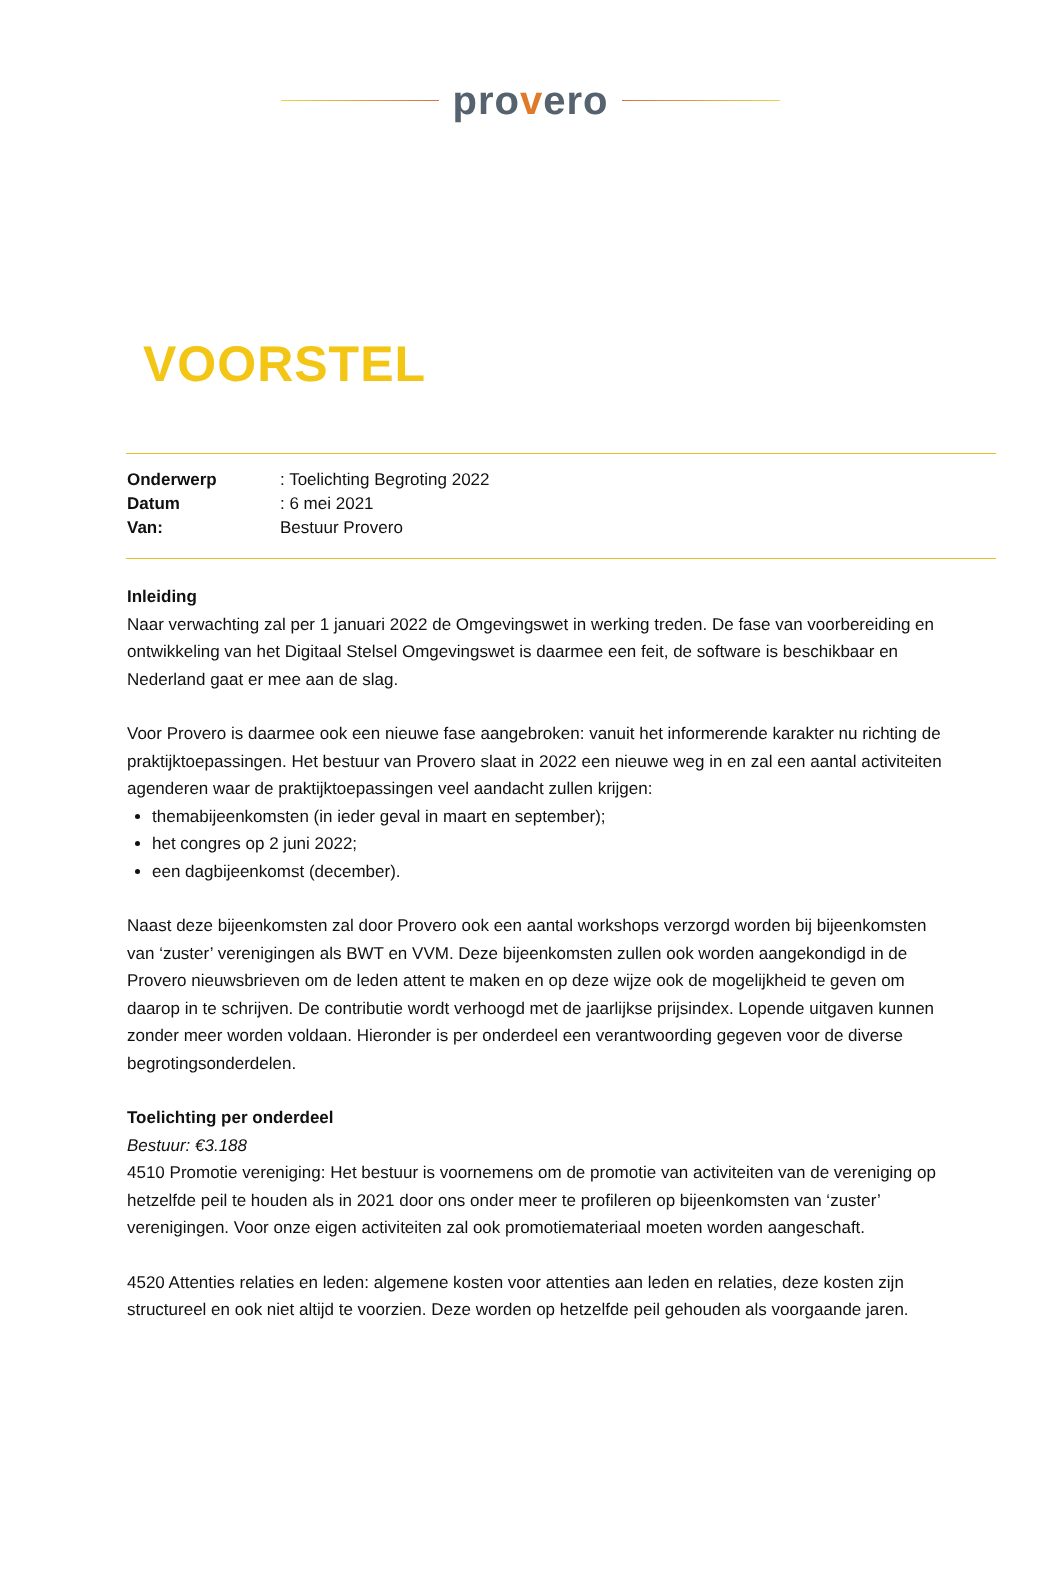provero
VOORSTEL
Onderwerp: Toelichting Begroting 2022
Datum: 6 mei 2021
Van: Bestuur Provero
Inleiding
Naar verwachting zal per 1 januari 2022 de Omgevingswet in werking treden. De fase van voorbereiding en ontwikkeling van het Digitaal Stelsel Omgevingswet is daarmee een feit, de software is beschikbaar en Nederland gaat er mee aan de slag.
Voor Provero is daarmee ook een nieuwe fase aangebroken: vanuit het informerende karakter nu richting de praktijktoepassingen. Het bestuur van Provero slaat in 2022 een nieuwe weg in en zal een aantal activiteiten agenderen waar de praktijktoepassingen veel aandacht zullen krijgen:
themabijeenkomsten (in ieder geval in maart en september);
het congres op 2 juni 2022;
een dagbijeenkomst (december).
Naast deze bijeenkomsten zal door Provero ook een aantal workshops verzorgd worden bij bijeenkomsten van ‘zuster’ verenigingen als BWT en VVM. Deze bijeenkomsten zullen ook worden aangekondigd in de Provero nieuwsbrieven om de leden attent te maken en op deze wijze ook de mogelijkheid te geven om daarop in te schrijven. De contributie wordt verhoogd met de jaarlijkse prijsindex. Lopende uitgaven kunnen zonder meer worden voldaan. Hieronder is per onderdeel een verantwoording gegeven voor de diverse begrotingsonderdelen.
Toelichting per onderdeel
Bestuur: €3.188
4510 Promotie vereniging: Het bestuur is voornemens om de promotie van activiteiten van de vereniging op hetzelfde peil te houden als in 2021 door ons onder meer te profileren op bijeenkomsten van ‘zuster’ verenigingen. Voor onze eigen activiteiten zal ook promotiemateriaal moeten worden aangeschaft.
4520 Attenties relaties en leden: algemene kosten voor attenties aan leden en relaties, deze kosten zijn structureel en ook niet altijd te voorzien. Deze worden op hetzelfde peil gehouden als voorgaande jaren.